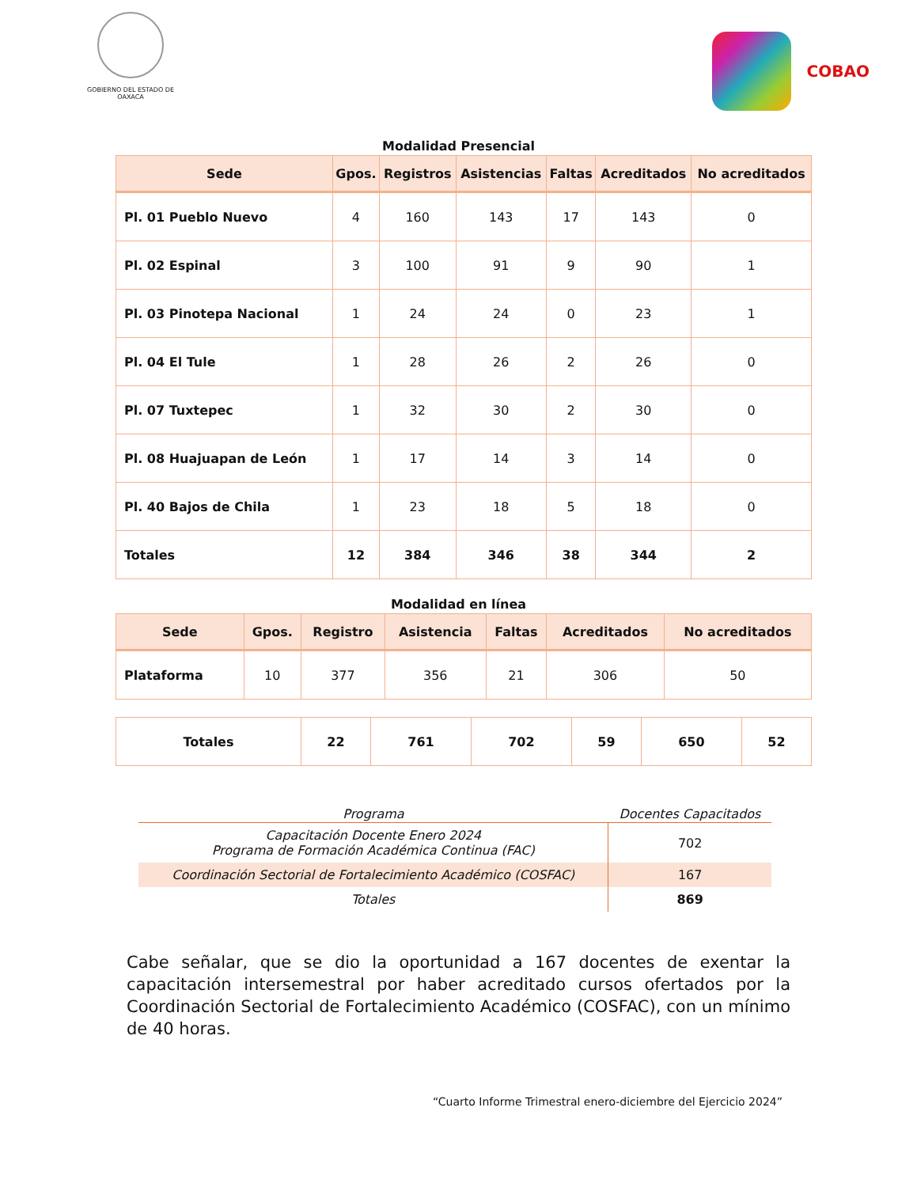GOBIERNO DEL ESTADO DE OAXACA
COBAO
Modalidad Presencial
| Sede | Gpos. | Registros | Asistencias | Faltas | Acreditados | No acreditados |
| --- | --- | --- | --- | --- | --- | --- |
| Pl. 01 Pueblo Nuevo | 4 | 160 | 143 | 17 | 143 | 0 |
| Pl. 02 Espinal | 3 | 100 | 91 | 9 | 90 | 1 |
| Pl. 03 Pinotepa Nacional | 1 | 24 | 24 | 0 | 23 | 1 |
| Pl. 04 El Tule | 1 | 28 | 26 | 2 | 26 | 0 |
| Pl. 07 Tuxtepec | 1 | 32 | 30 | 2 | 30 | 0 |
| Pl. 08 Huajuapan de León | 1 | 17 | 14 | 3 | 14 | 0 |
| Pl. 40 Bajos de Chila | 1 | 23 | 18 | 5 | 18 | 0 |
| Totales | 12 | 384 | 346 | 38 | 344 | 2 |
Modalidad en línea
| Sede | Gpos. | Registro | Asistencia | Faltas | Acreditados | No acreditados |
| --- | --- | --- | --- | --- | --- | --- |
| Plataforma | 10 | 377 | 356 | 21 | 306 | 50 |
| Totales | 22 | 761 | 702 | 59 | 650 | 52 |
| Programa | Docentes Capacitados |
| --- | --- |
| Capacitación Docente Enero 2024 Programa de Formación Académica Continua (FAC) | 702 |
| Coordinación Sectorial de Fortalecimiento Académico (COSFAC) | 167 |
| Totales | 869 |
Cabe señalar, que se dio la oportunidad a 167 docentes de exentar la capacitación intersemestral por haber acreditado cursos ofertados por la Coordinación Sectorial de Fortalecimiento Académico (COSFAC), con un mínimo de 40 horas.
“Cuarto Informe Trimestral enero-diciembre del Ejercicio 2024”